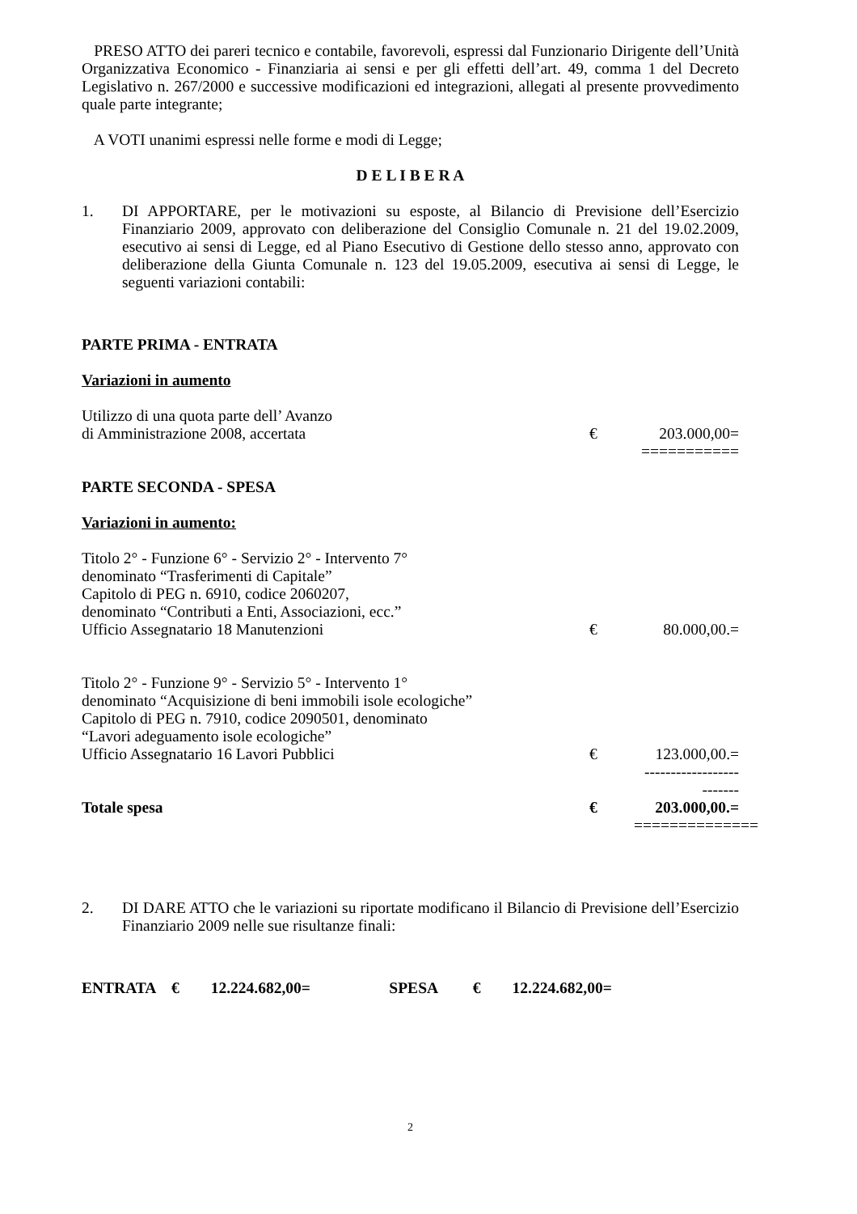PRESO ATTO dei pareri tecnico e contabile, favorevoli, espressi dal Funzionario Dirigente dell’Unità Organizzativa Economico - Finanziaria ai sensi e per gli effetti dell’art. 49, comma 1 del Decreto Legislativo n. 267/2000 e successive modificazioni ed integrazioni, allegati al presente provvedimento quale parte integrante;
A VOTI unanimi espressi nelle forme e modi di Legge;
D E L I B E R A
1. DI APPORTARE, per le motivazioni su esposte, al Bilancio di Previsione dell’Esercizio Finanziario 2009, approvato con deliberazione del Consiglio Comunale n. 21 del 19.02.2009, esecutivo ai sensi di Legge, ed al Piano Esecutivo di Gestione dello stesso anno, approvato con deliberazione della Giunta Comunale n. 123 del 19.05.2009, esecutiva ai sensi di Legge, le seguenti variazioni contabili:
PARTE PRIMA - ENTRATA
Variazioni in aumento
Utilizzo di una quota parte dell’ Avanzo
di Amministrazione 2008, accertata € 203.000,00=
===========
PARTE SECONDA - SPESA
Variazioni in aumento:
Titolo 2° - Funzione 6° - Servizio 2° - Intervento 7°
denominato “Trasferimenti di Capitale”
Capitolo di PEG n. 6910, codice 2060207,
denominato “Contributi a Enti, Associazioni, ecc.”
Ufficio Assegnatario 18 Manutenzioni € 80.000,00.=
Titolo 2° - Funzione 9° - Servizio 5° - Intervento 1°
denominato “Acquisizione di beni immobili isole ecologiche”
Capitolo di PEG n. 7910, codice 2090501, denominato
“Lavori adeguamento isole ecologiche”
Ufficio Assegnatario 16 Lavori Pubblici € 123.000,00.=
-------------------------
Totale spesa € 203.000,00.=
==============
2. DI DARE ATTO che le variazioni su riportate modificano il Bilancio di Previsione dell’Esercizio Finanziario 2009 nelle sue risultanze finali:
ENTRATA € 12.224.682,00= SPESA € 12.224.682,00=
2